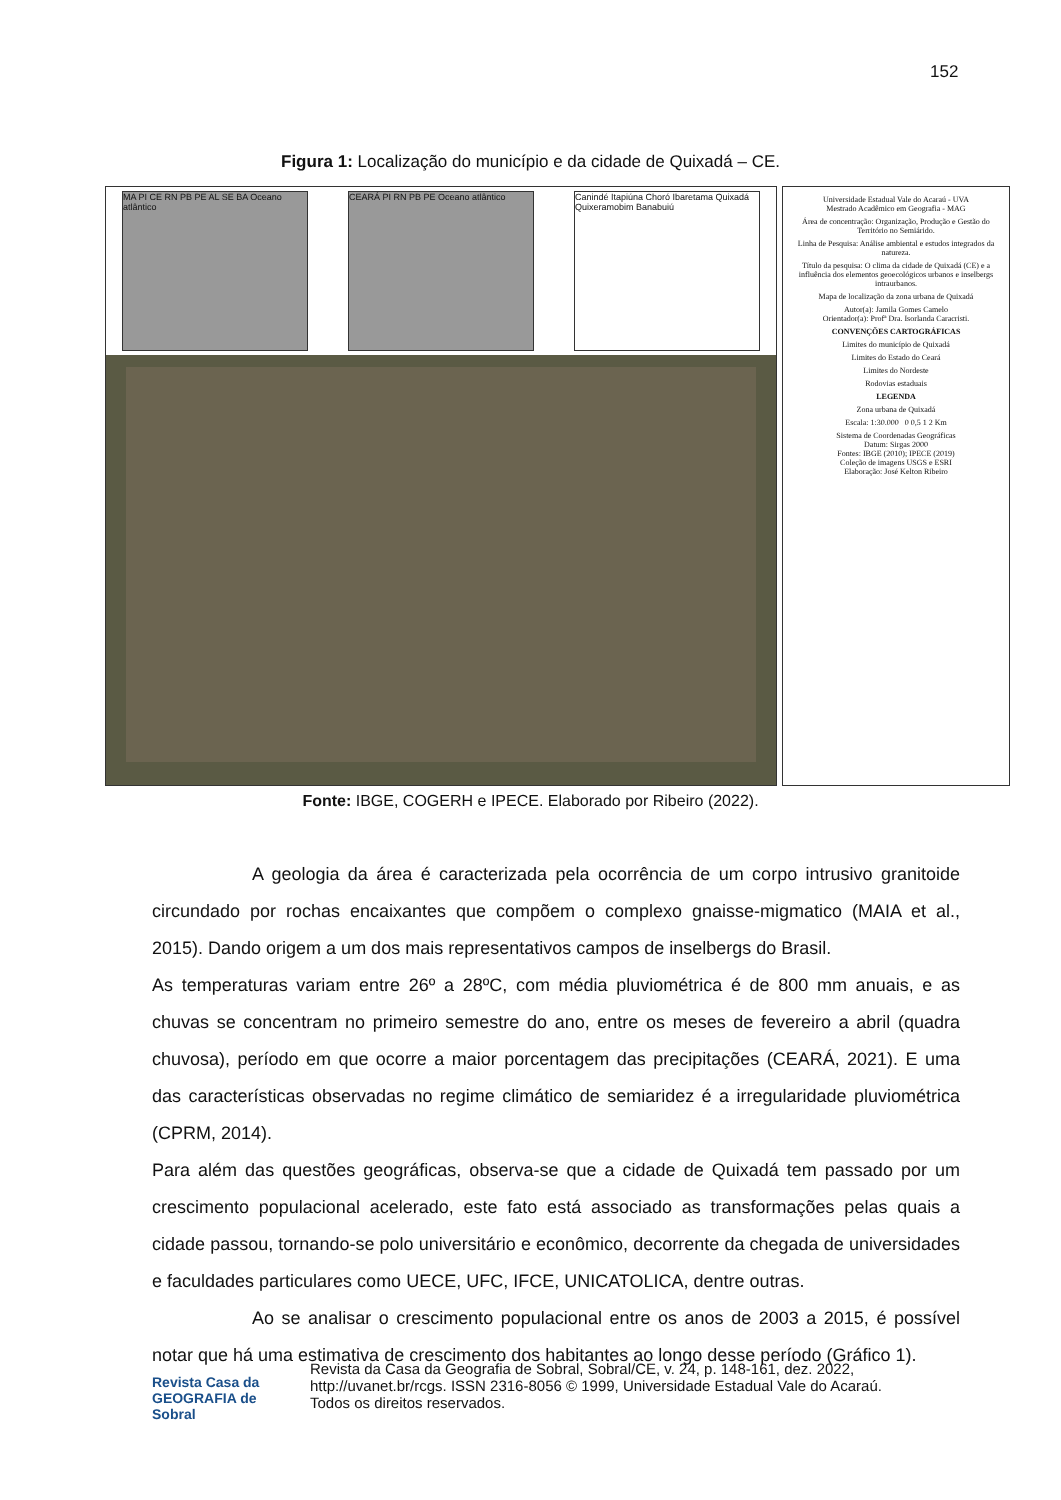152
Figura 1: Localização do município e da cidade de Quixadá – CE.
MA PI CE RN PB PE AL SE BA Oceano atlântico
CEARÁ PI RN PB PE Oceano atlântico
Canindé Itapiúna Choró Ibaretama Quixadá Quixeramobim Banabuiú
Universidade Estadual Vale do Acaraú - UVA
Mestrado Acadêmico em Geografia - MAG
Área de concentração: Organização, Produção e Gestão do Território no Semiárido.
Linha de Pesquisa: Análise ambiental e estudos integrados da natureza.
Título da pesquisa: O clima da cidade de Quixadá (CE) e a influência dos elementos geoecológicos urbanos e inselbergs intraurbanos.
Mapa de localização da zona urbana de Quixadá
Autor(a): Jamila Gomes Camelo
Orientador(a): Profª Dra. Isorlanda Caracristi.
CONVENÇÕES CARTOGRÁFICAS
Limites do município de Quixadá
Limites do Estado do Ceará
Limites do Nordeste
Rodovias estaduais
LEGENDA
Zona urbana de Quixadá
Escala: 1:30.000 0 0,5 1 2 Km
Sistema de Coordenadas Geográficas
Datum: Sirgas 2000
Fontes: IBGE (2010); IPECE (2019)
Coleção de imagens USGS e ESRI
Elaboração: José Kelton Ribeiro
Fonte: IBGE, COGERH e IPECE. Elaborado por Ribeiro (2022).
A geologia da área é caracterizada pela ocorrência de um corpo intrusivo granitoide circundado por rochas encaixantes que compõem o complexo gnaisse-migmatico (MAIA et al., 2015). Dando origem a um dos mais representativos campos de inselbergs do Brasil.
As temperaturas variam entre 26º a 28ºC, com média pluviométrica é de 800 mm anuais, e as chuvas se concentram no primeiro semestre do ano, entre os meses de fevereiro a abril (quadra chuvosa), período em que ocorre a maior porcentagem das precipitações (CEARÁ, 2021). E uma das características observadas no regime climático de semiaridez é a irregularidade pluviométrica (CPRM, 2014).
Para além das questões geográficas, observa-se que a cidade de Quixadá tem passado por um crescimento populacional acelerado, este fato está associado as transformações pelas quais a cidade passou, tornando-se polo universitário e econômico, decorrente da chegada de universidades e faculdades particulares como UECE, UFC, IFCE, UNICATOLICA, dentre outras.
Ao se analisar o crescimento populacional entre os anos de 2003 a 2015, é possível notar que há uma estimativa de crescimento dos habitantes ao longo desse período (Gráfico 1).
Revista Casa da GEOGRAFIA de Sobral
Revista da Casa da Geografia de Sobral, Sobral/CE, v. 24, p. 148-161, dez. 2022,
http://uvanet.br/rcgs. ISSN 2316-8056 © 1999, Universidade Estadual Vale do Acaraú.
Todos os direitos reservados.